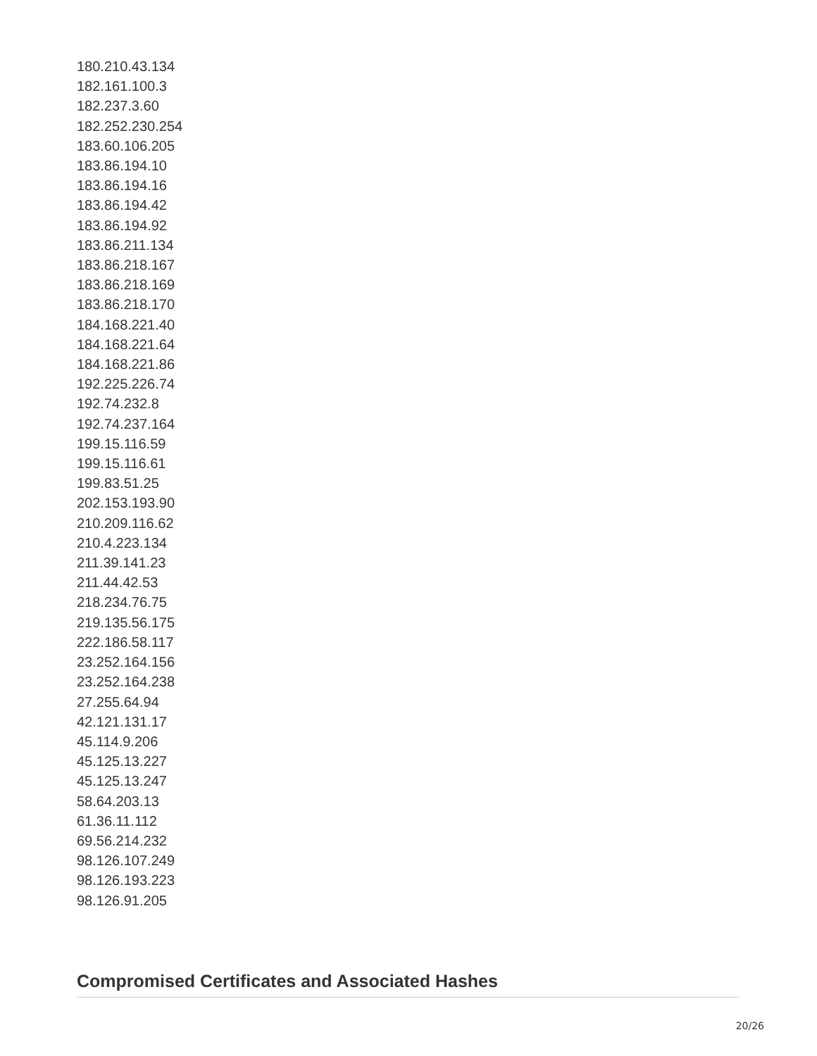180.210.43.134
182.161.100.3
182.237.3.60
182.252.230.254
183.60.106.205
183.86.194.10
183.86.194.16
183.86.194.42
183.86.194.92
183.86.211.134
183.86.218.167
183.86.218.169
183.86.218.170
184.168.221.40
184.168.221.64
184.168.221.86
192.225.226.74
192.74.232.8
192.74.237.164
199.15.116.59
199.15.116.61
199.83.51.25
202.153.193.90
210.209.116.62
210.4.223.134
211.39.141.23
211.44.42.53
218.234.76.75
219.135.56.175
222.186.58.117
23.252.164.156
23.252.164.238
27.255.64.94
42.121.131.17
45.114.9.206
45.125.13.227
45.125.13.247
58.64.203.13
61.36.11.112
69.56.214.232
98.126.107.249
98.126.193.223
98.126.91.205
Compromised Certificates and Associated Hashes
20/26